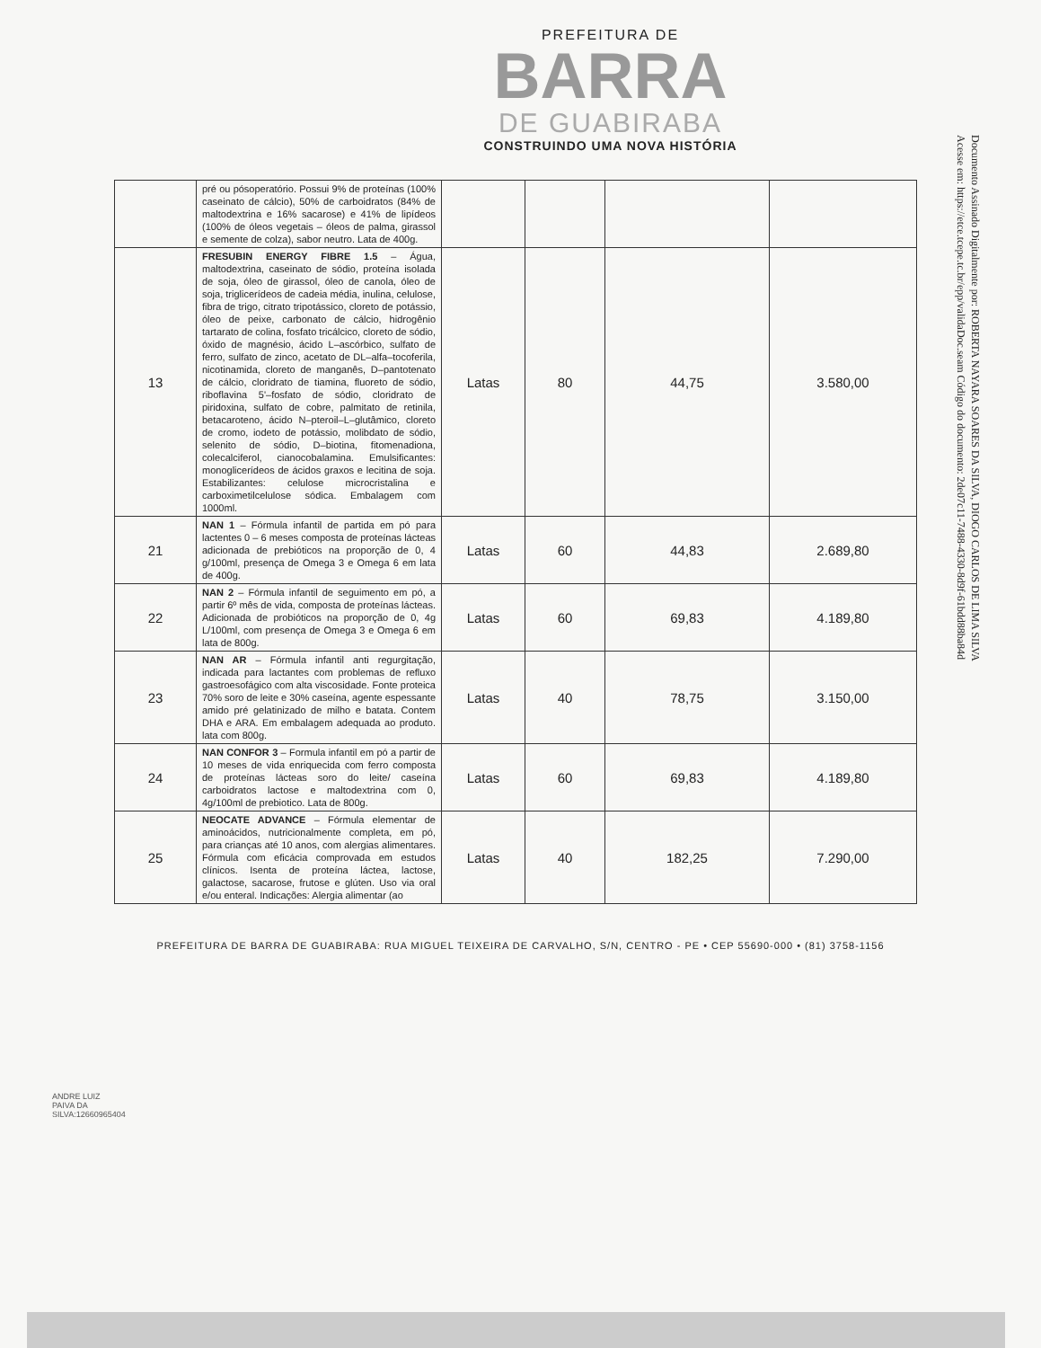PREFEITURA DE
BARRA
DE GUABIRABA
CONSTRUINDO UMA NOVA HISTÓRIA
Documento Assinado Digitalmente por: ROBERTA NAYARA SOARES DA SILVA, DIOGO CARLOS DE LIMA SILVA
Acesse em: https://etce.tcepe.tc.br/epp/validaDoc.seam Código do documento: 2de07c11-7488-4330-8d9f-61bdd88ba84d
| | pré ou pósoperatório. Possui 9% de proteínas (100% caseinato de cálcio), 50% de carboidratos (84% de maltodextrina e 16% sacarose) e 41% de lipídeos (100% de óleos vegetais – óleos de palma, girassol e semente de colza), sabor neutro. Lata de 400g. | | | | |
| 13 | FRESUBIN ENERGY FIBRE 1.5 – Água, maltodextrina, caseinato de sódio, proteína isolada de soja, óleo de girassol, óleo de canola, óleo de soja, triglicerídeos de cadeia média, inulina, celulose, fibra de trigo, citrato tripotássico, cloreto de potássio, óleo de peixe, carbonato de cálcio, hidrogênio tartarato de colina, fosfato tricálcico, cloreto de sódio, óxido de magnésio, ácido L–ascórbico, sulfato de ferro, sulfato de zinco, acetato de DL–alfa–tocoferila, nicotinamida, cloreto de manganês, D–pantotenato de cálcio, cloridrato de tiamina, fluoreto de sódio, riboflavina 5'–fosfato de sódio, cloridrato de piridoxina, sulfato de cobre, palmitato de retinila, betacaroteno, ácido N–pteroil–L–glutâmico, cloreto de cromo, iodeto de potássio, molibdato de sódio, selenito de sódio, D–biotina, fitomenadiona, colecalciferol, cianocobalamina. Emulsificantes: monoglicerídeos de ácidos graxos e lecitina de soja. Estabilizantes: celulose microcristalina e carboximetilcelulose sódica. Embalagem com 1000ml. | Latas | 80 | 44,75 | 3.580,00 |
| 21 | NAN 1 – Fórmula infantil de partida em pó para lactentes 0 – 6 meses composta de proteínas lácteas adicionada de prebióticos na proporção de 0, 4 g/100ml, presença de Omega 3 e Omega 6 em lata de 400g. | Latas | 60 | 44,83 | 2.689,80 |
| 22 | NAN 2 – Fórmula infantil de seguimento em pó, a partir 6º mês de vida, composta de proteínas lácteas. Adicionada de probióticos na proporção de 0, 4g L/100ml, com presença de Omega 3 e Omega 6 em lata de 800g. | Latas | 60 | 69,83 | 4.189,80 |
| 23 | NAN AR – Fórmula infantil anti regurgitação, indicada para lactantes com problemas de refluxo gastroesofágico com alta viscosidade. Fonte proteica 70% soro de leite e 30% caseína, agente espessante amido pré gelatinizado de milho e batata. Contem DHA e ARA. Em embalagem adequada ao produto. lata com 800g. | Latas | 40 | 78,75 | 3.150,00 |
| 24 | NAN CONFOR 3 – Formula infantil em pó a partir de 10 meses de vida enriquecida com ferro composta de proteínas lácteas soro do leite/ caseína carboidratos lactose e maltodextrina com 0, 4g/100ml de prebiotico. Lata de 800g. | Latas | 60 | 69,83 | 4.189,80 |
| 25 | NEOCATE ADVANCE – Fórmula elementar de aminoácidos, nutricionalmente completa, em pó, para crianças até 10 anos, com alergias alimentares. Fórmula com eficácia comprovada em estudos clínicos. Isenta de proteína láctea, lactose, galactose, sacarose, frutose e glúten. Uso via oral e/ou enteral. Indicações: Alergia alimentar (ao | Latas | 40 | 182,25 | 7.290,00 |
ANDRE LUIZ PAIVA DA SILVA:12660965404
PREFEITURA DE BARRA DE GUABIRABA: RUA MIGUEL TEIXEIRA DE CARVALHO, S/N, CENTRO - PE • CEP 55690-000 • (81) 3758-1156